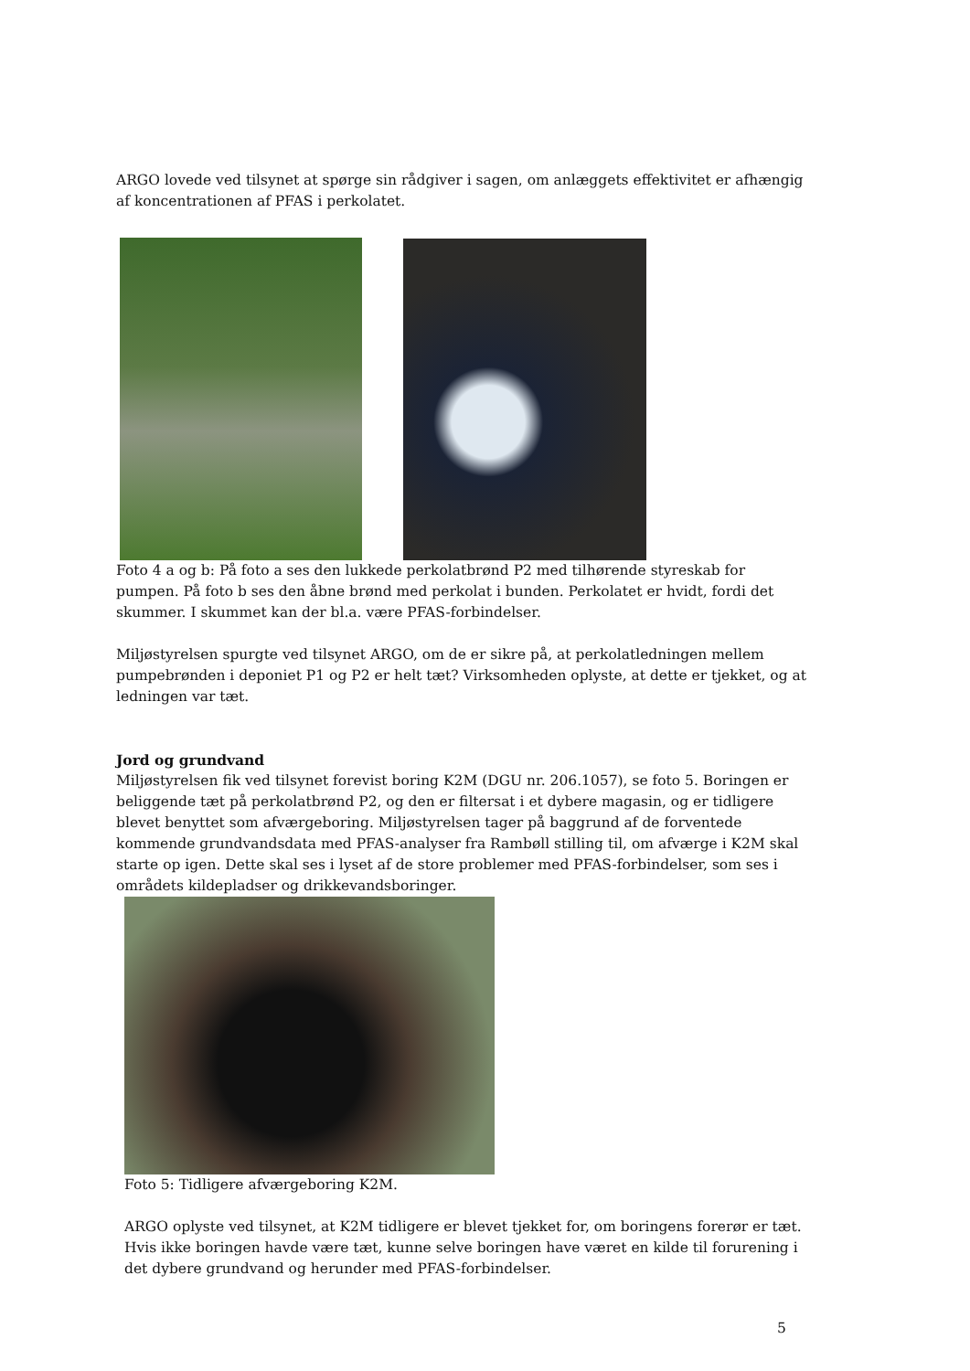ARGO lovede ved tilsynet at spørge sin rådgiver i sagen, om anlæggets effektivitet er afhængig af koncentrationen af PFAS i perkolatet.
Foto 4 a og b: På foto a ses den lukkede perkolatbrønd P2 med tilhørende styreskab for pumpen. På foto b ses den åbne brønd med perkolat i bunden. Perkolatet er hvidt, fordi det skummer. I skummet kan der bl.a. være PFAS-forbindelser.
Miljøstyrelsen spurgte ved tilsynet ARGO, om de er sikre på, at perkolatledningen mellem pumpebrønden i deponiet P1 og P2 er helt tæt? Virksomheden oplyste, at dette er tjekket, og at ledningen var tæt.
Jord og grundvand
Miljøstyrelsen fik ved tilsynet forevist boring K2M (DGU nr. 206.1057), se foto 5. Boringen er beliggende tæt på perkolatbrønd P2, og den er filtersat i et dybere magasin, og er tidligere blevet benyttet som afværgeboring. Miljøstyrelsen tager på baggrund af de forventede kommende grundvandsdata med PFAS-analyser fra Rambøll stilling til, om afværge i K2M skal starte op igen. Dette skal ses i lyset af de store problemer med PFAS-forbindelser, som ses i områdets kildepladser og drikkevandsboringer.
Foto 5: Tidligere afværgeboring K2M.
ARGO oplyste ved tilsynet, at K2M tidligere er blevet tjekket for, om boringens forerør er tæt. Hvis ikke boringen havde være tæt, kunne selve boringen have været en kilde til forurening i det dybere grundvand og herunder med PFAS-forbindelser.
5